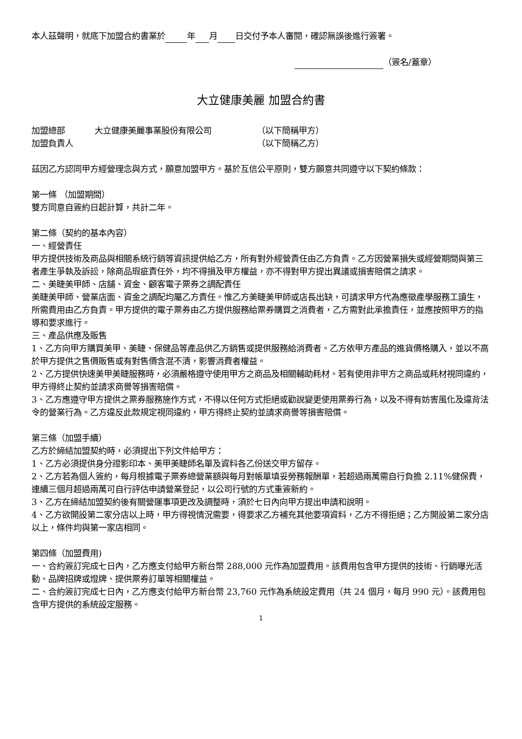本人茲聲明，就底下加盟合約書業於 年 月 日交付予本人審閱，確認無誤後進行簽署。
（簽名/蓋章）
大立健康美麗 加盟合約書
加盟總部 大立健康美麗事業股份有限公司 （以下簡稱甲方）
加盟負責人 （以下簡稱乙方）
茲因乙方認同甲方經營理念與方式，願意加盟甲方。基於互信公平原則，雙方願意共同遵守以下契約條款：
第一條 （加盟期間）
雙方同意自簽約日起計算，共計二年。
第二條（契約的基本內容）
一、經營責任
甲方提供技術及商品與相關系統行銷等資訊提供給乙方，所有對外經營責任由乙方負責。乙方因營業損失或經營期間與第三者產生爭執及訴訟，除商品瑕疵責任外，均不得損及甲方權益，亦不得對甲方提出異議或損害賠償之請求。
二、美睫美甲師、店舖、資金、顧客電子票券之調配責任
美睫美甲師、營業店面、資金之調配均屬乙方責任。惟乙方美睫美甲師或店長出缺，可請求甲方代為應徵產學服務工讀生，所需費用由乙方負責。甲方提供的電子票券由乙方提供服務給票券購買之消費者，乙方需對此承擔責任，並應按照甲方的指導和要求進行。
三、產品供應及販售
1、乙方向甲方購買美甲、美睫、保健品等產品供乙方銷售或提供服務給消費者。乙方依甲方產品的進貨價格購入，並以不高於甲方提供之售價販售或有對售價含混不清，影響消費者權益。
2、乙方提供快速美甲美睫服務時，必須嚴格遵守使用甲方之商品及相關輔助耗材。若有使用非甲方之商品或耗材視同違約，甲方得終止契約並請求商譽等損害賠償。
3、乙方應遵守甲方提供之票券服務施作方式，不得以任何方式拒絕或勸說變更使用票券行為，以及不得有妨害風化及違背法令的營業行為。乙方違反此款規定視同違約，甲方得終止契約並請求商譽等損害賠償。
第三條（加盟手續）
乙方於締結加盟契約時，必須提出下列文件給甲方：
1、乙方必須提供身分證影印本、美甲美睫師名單及資料各乙份送交甲方留存。
2、乙方若為個人簽約，每月根據電子票券總營業額與每月對帳單填妥勞務報酬單，若超過兩萬需自行負擔 2.11%健保費，連續三個月超過兩萬可自行評估申請營業登記，以公司行號的方式重簽新約。
3、乙方在締結加盟契約後有關營運事項更改及調整時，須於七日內向甲方提出申請和說明。
4、乙方欲開設第二家分店以上時，甲方得視情況需要，得要求乙方補充其他要項資料，乙方不得拒絕；乙方開設第二家分店以上，條件均與第一家店相同。
第四條（加盟費用)
一、合約簽訂完成七日內，乙方應支付給甲方新台幣 288,000 元作為加盟費用。該費用包含甲方提供的技術、行銷曝光活動、品牌招牌或燈牌、提供票券訂單等相關權益。
二、合約簽訂完成七日內，乙方應支付給甲方新台幣 23,760 元作為系統設定費用（共 24 個月，每月 990 元）。該費用包含甲方提供的系統設定服務。
1